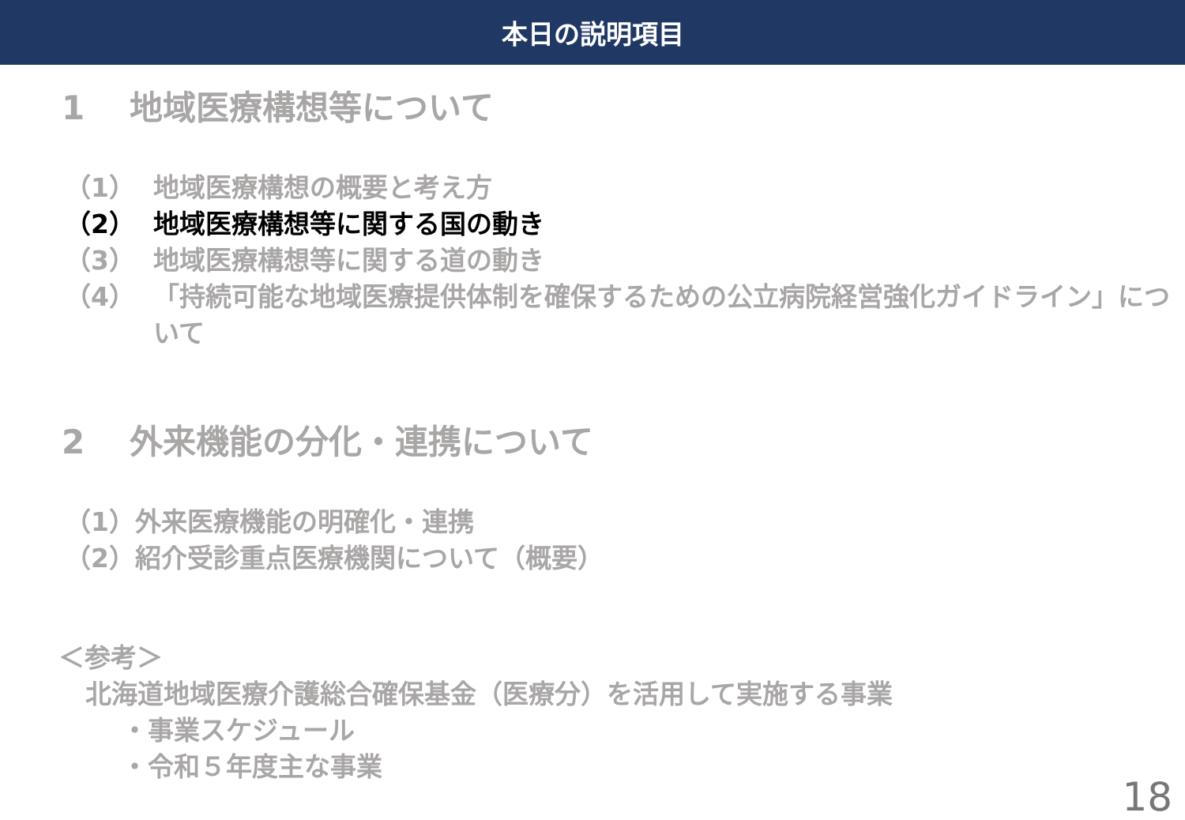本日の説明項目
1　 地域医療構想等について
（1） 地域医療構想の概要と考え方
（2） 地域医療構想等に関する国の動き
（3） 地域医療構想等に関する道の動き
（4） 「持続可能な地域医療提供体制を確保するための公立病院経営強化ガイドライン」について
2　 外来機能の分化・連携について
（1）外来医療機能の明確化・連携
（2）紹介受診重点医療機関について（概要）
＜参考＞
北海道地域医療介護総合確保基金（医療分）を活用して実施する事業
・事業スケジュール
・令和５年度主な事業
18